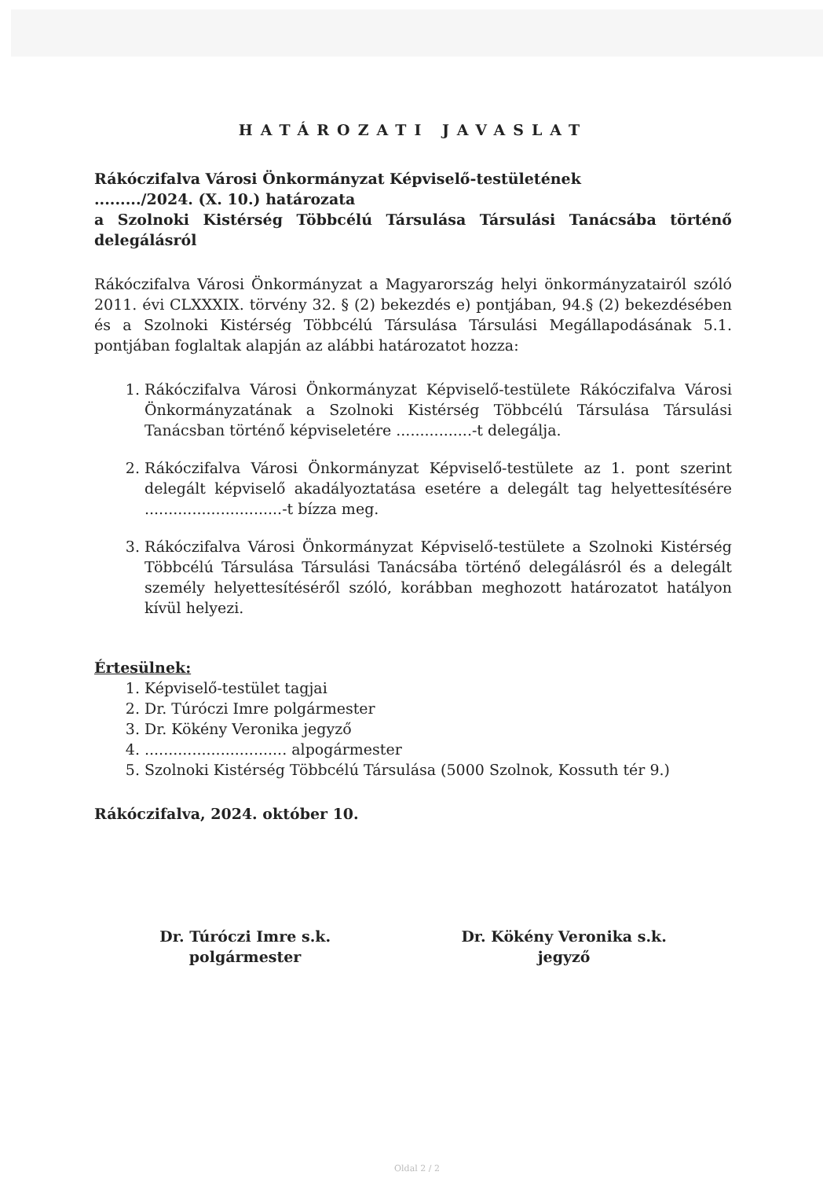HATÁROZATI JAVASLAT
Rákóczifalva Városi Önkormányzat Képviselő-testületének
........./2024. (X. 10.) határozata
a Szolnoki Kistérség Többcélú Társulása Társulási Tanácsába történő delegálásról
Rákóczifalva Városi Önkormányzat a Magyarország helyi önkormányzatairól szóló 2011. évi CLXXXIX. törvény 32. § (2) bekezdés e) pontjában, 94.§ (2) bekezdésében és a Szolnoki Kistérség Többcélú Társulása Társulási Megállapodásának 5.1. pontjában foglaltak alapján az alábbi határozatot hozza:
1. Rákóczifalva Városi Önkormányzat Képviselő-testülete Rákóczifalva Városi Önkormányzatának a Szolnoki Kistérség Többcélú Társulása Társulási Tanácsban történő képviseletére ................-t delegálja.
2. Rákóczifalva Városi Önkormányzat Képviselő-testülete az 1. pont szerint delegált képviselő akadályoztatása esetére a delegált tag helyettesítésére .............................-t bízza meg.
3. Rákóczifalva Városi Önkormányzat Képviselő-testülete a Szolnoki Kistérség Többcélú Társulása Társulási Tanácsába történő delegálásról és a delegált személy helyettesítéséről szóló, korábban meghozott határozatot hatályon kívül helyezi.
Értesülnek:
1. Képviselő-testület tagjai
2. Dr. Túróczi Imre polgármester
3. Dr. Kökény Veronika jegyző
4. .............................. alpogármester
5. Szolnoki Kistérség Többcélú Társulása (5000 Szolnok, Kossuth tér 9.)
Rákóczifalva, 2024. október 10.
Dr. Túróczi Imre s.k.
polgármester
Dr. Kökény Veronika s.k.
jegyző
Oldal 2 / 2